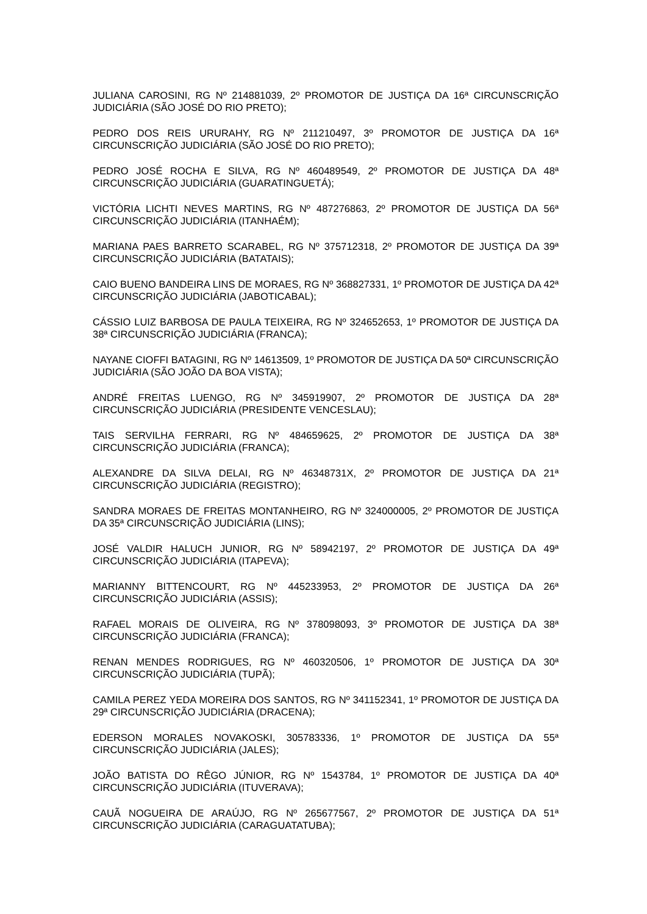JULIANA CAROSINI, RG Nº 214881039, 2º PROMOTOR DE JUSTIÇA DA 16ª CIRCUNSCRIÇÃO JUDICIÁRIA (SÃO JOSÉ DO RIO PRETO);
PEDRO DOS REIS URURAHY, RG Nº 211210497, 3º PROMOTOR DE JUSTIÇA DA 16ª CIRCUNSCRIÇÃO JUDICIÁRIA (SÃO JOSÉ DO RIO PRETO);
PEDRO JOSÉ ROCHA E SILVA, RG Nº 460489549, 2º PROMOTOR DE JUSTIÇA DA 48ª CIRCUNSCRIÇÃO JUDICIÁRIA (GUARATINGUETÁ);
VICTÓRIA LICHTI NEVES MARTINS, RG Nº 487276863, 2º PROMOTOR DE JUSTIÇA DA 56ª CIRCUNSCRIÇÃO JUDICIÁRIA (ITANHAÉM);
MARIANA PAES BARRETO SCARABEL, RG Nº 375712318, 2º PROMOTOR DE JUSTIÇA DA 39ª CIRCUNSCRIÇÃO JUDICIÁRIA (BATATAIS);
CAIO BUENO BANDEIRA LINS DE MORAES, RG Nº 368827331, 1º PROMOTOR DE JUSTIÇA DA 42ª CIRCUNSCRIÇÃO JUDICIÁRIA (JABOTICABAL);
CÁSSIO LUIZ BARBOSA DE PAULA TEIXEIRA, RG Nº 324652653, 1º PROMOTOR DE JUSTIÇA DA 38ª CIRCUNSCRIÇÃO JUDICIÁRIA (FRANCA);
NAYANE CIOFFI BATAGINI, RG Nº 14613509, 1º PROMOTOR DE JUSTIÇA DA 50ª CIRCUNSCRIÇÃO JUDICIÁRIA (SÃO JOÃO DA BOA VISTA);
ANDRÉ FREITAS LUENGO, RG Nº 345919907, 2º PROMOTOR DE JUSTIÇA DA 28ª CIRCUNSCRIÇÃO JUDICIÁRIA (PRESIDENTE VENCESLAU);
TAIS SERVILHA FERRARI, RG Nº 484659625, 2º PROMOTOR DE JUSTIÇA DA 38ª CIRCUNSCRIÇÃO JUDICIÁRIA (FRANCA);
ALEXANDRE DA SILVA DELAI, RG Nº 46348731X, 2º PROMOTOR DE JUSTIÇA DA 21ª CIRCUNSCRIÇÃO JUDICIÁRIA (REGISTRO);
SANDRA MORAES DE FREITAS MONTANHEIRO, RG Nº 324000005, 2º PROMOTOR DE JUSTIÇA DA 35ª CIRCUNSCRIÇÃO JUDICIÁRIA (LINS);
JOSÉ VALDIR HALUCH JUNIOR, RG Nº 58942197, 2º PROMOTOR DE JUSTIÇA DA 49ª CIRCUNSCRIÇÃO JUDICIÁRIA (ITAPEVA);
MARIANNY BITTENCOURT, RG Nº 445233953, 2º PROMOTOR DE JUSTIÇA DA 26ª CIRCUNSCRIÇÃO JUDICIÁRIA (ASSIS);
RAFAEL MORAIS DE OLIVEIRA, RG Nº 378098093, 3º PROMOTOR DE JUSTIÇA DA 38ª CIRCUNSCRIÇÃO JUDICIÁRIA (FRANCA);
RENAN MENDES RODRIGUES, RG Nº 460320506, 1º PROMOTOR DE JUSTIÇA DA 30ª CIRCUNSCRIÇÃO JUDICIÁRIA (TUPÃ);
CAMILA PEREZ YEDA MOREIRA DOS SANTOS, RG Nº 341152341, 1º PROMOTOR DE JUSTIÇA DA 29ª CIRCUNSCRIÇÃO JUDICIÁRIA (DRACENA);
EDERSON MORALES NOVAKOSKI, 305783336, 1º PROMOTOR DE JUSTIÇA DA 55ª CIRCUNSCRIÇÃO JUDICIÁRIA (JALES);
JOÃO BATISTA DO RÊGO JÚNIOR, RG Nº 1543784, 1º PROMOTOR DE JUSTIÇA DA 40ª CIRCUNSCRIÇÃO JUDICIÁRIA (ITUVERAVA);
CAUÃ NOGUEIRA DE ARAÚJO, RG Nº 265677567, 2º PROMOTOR DE JUSTIÇA DA 51ª CIRCUNSCRIÇÃO JUDICIÁRIA (CARAGUATATUBA);